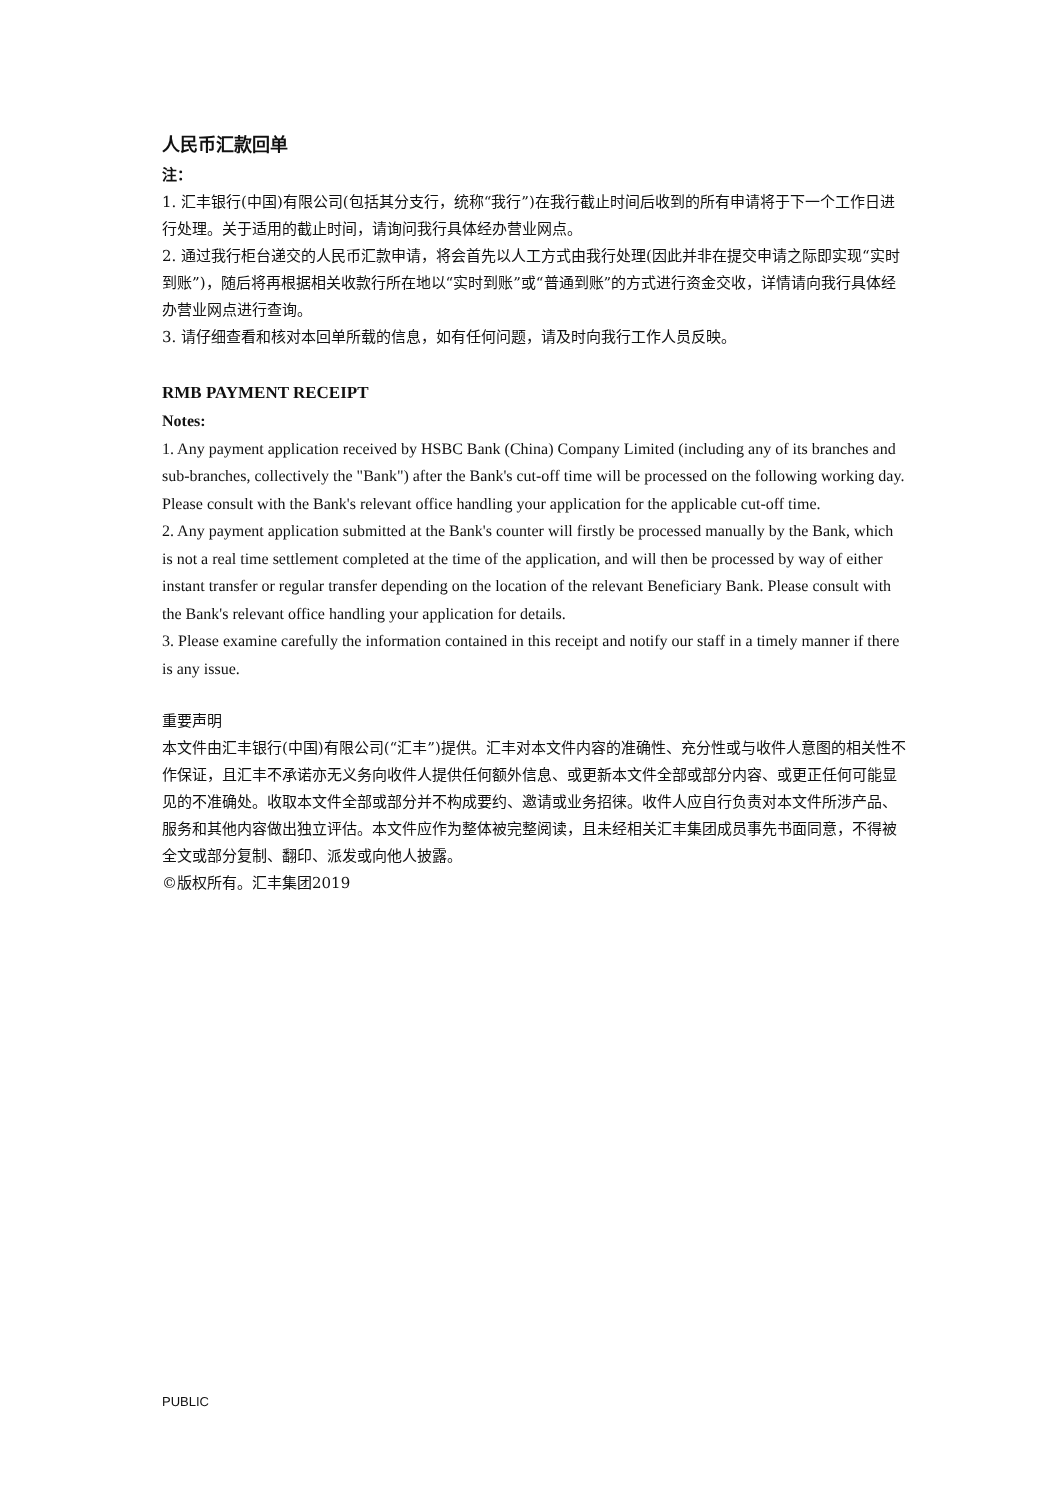人民币汇款回单
注：
1. 汇丰银行(中国)有限公司(包括其分支行，统称“我行”)在我行截止时间后收到的所有申请将于下一个工作日进行处理。关于适用的截止时间，请询问我行具体经办营业网点。
2. 通过我行柜台递交的人民币汇款申请，将会首先以人工方式由我行处理(因此并非在提交申请之际即实现“实时到账”)，随后将再根据相关收款行所在地以“实时到账”或“普通到账”的方式进行资金交收，详情请向我行具体经办营业网点进行查询。
3. 请仔细查看和核对本回单所载的信息，如有任何问题，请及时向我行工作人员反映。
RMB PAYMENT RECEIPT
Notes:
1. Any payment application received by HSBC Bank (China) Company Limited (including any of its branches and sub-branches, collectively the "Bank") after the Bank's cut-off time will be processed on the following working day. Please consult with the Bank's relevant office handling your application for the applicable cut-off time.
2. Any payment application submitted at the Bank's counter will firstly be processed manually by the Bank, which is not a real time settlement completed at the time of the application, and will then be processed by way of either instant transfer or regular transfer depending on the location of the relevant Beneficiary Bank. Please consult with the Bank's relevant office handling your application for details.
3. Please examine carefully the information contained in this receipt and notify our staff in a timely manner if there is any issue.
重要声明
本文件由汇丰银行(中国)有限公司(“汇丰”)提供。汇丰对本文件内容的准确性、充分性或与收件人意图的相关性不作保证，且汇丰不承诺亦无义务向收件人提供任何额外信息、或更新本文件全部或部分内容、或更正任何可能显见的不准确处。收取本文件全部或部分并不构成要约、邀请或业务招徕。收件人应自行负责对本文件所涉产品、服务和其他内容做出独立评估。本文件应作为整体被完整阅读，且未经相关汇丰集团成员事先书面同意，不得被全文或部分复制、翻印、派发或向他人披露。
©版权所有。汇丰集团2019
PUBLIC